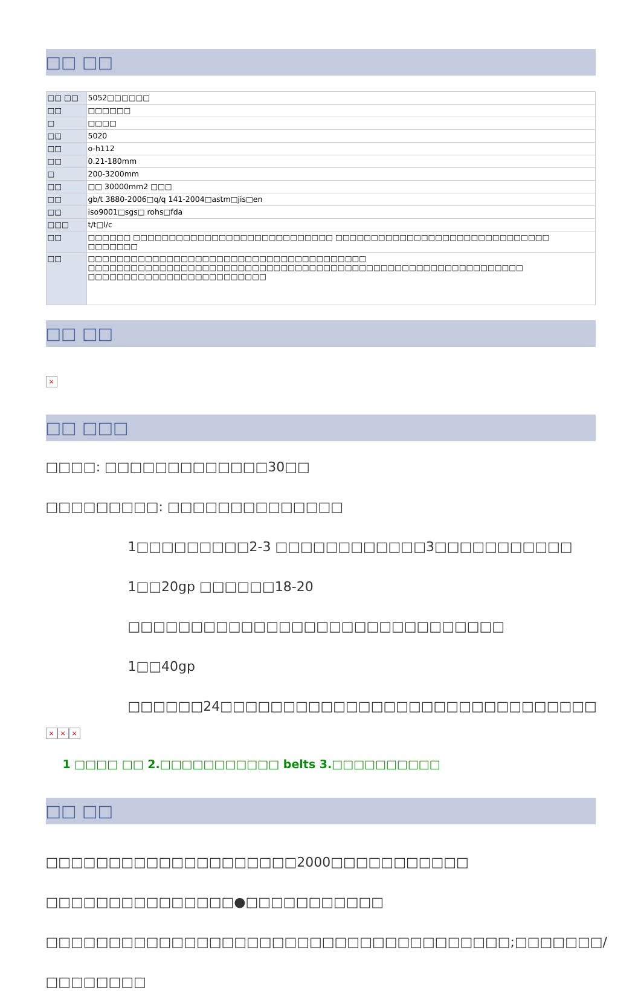□□ □□
| □□ □□ | 5052□□□□□□ |
| □□ | □□□□□□ |
| □ | □□□□ |
| □□ | 5020 |
| □□ | o-h112 |
| □□ | 0.21-180mm |
| □ | 200-3200mm |
| □□ | □□ 30000mm2 □□□ |
| □□ | gb/t 3880-2006□q/q 141-2004□astm□jis□en |
| □□ | iso9001□sgs□ rohs□fda |
| □□□ | t/t□l/c |
| □□ | □□□□□□ □□□□□□□□□□□□□□□□□□□□□□□□□□□□ □□□□□□□□□□□□□□□□□□□□□□□□□□□□□□ □□□□□□□ |
| □□ | □□□□□□□□□□□□□□□□□□□□□□□□□□□□□□□□□□□□□□□ □□□□□□□□□□□□□□□□□□□□□□□□□□□□□□□□□□□□□□□□□□□□□□□□□□□□□□□□□□□□□ □□□□□□□□□□□□□□□□□□□□□□□□□ |
□□ □□
×
□□ □□□
□□□□: □□□□□□□□□□□□□30□□
□□□□□□□□□: □□□□□□□□□□□□□□
1□□□□□□□□□2-3 □□□□□□□□□□□□3□□□□□□□□□□□
1□□20gp □□□□□□18-20 □□□□□□□□□□□□□□□□□□□□□□□□□□□□□□
1□□40gp □□□□□□24□□□□□□□□□□□□□□□□□□□□□□□□□□□□□□
× × ×
1 □□□□ □□ 2.□□□□□□□□□□□ belts 3.□□□□□□□□□□
□□ □□
□□□□□□□□□□□□□□□□□□□□2000□□□□□□□□□□□
□□□□□□□□□□□□□□□●□□□□□□□□□□□
□□□□□□□□□□□□□□□□□□□□□□□□□□□□□□□□□□□□□;□□□□□□□/□□□□□□□□